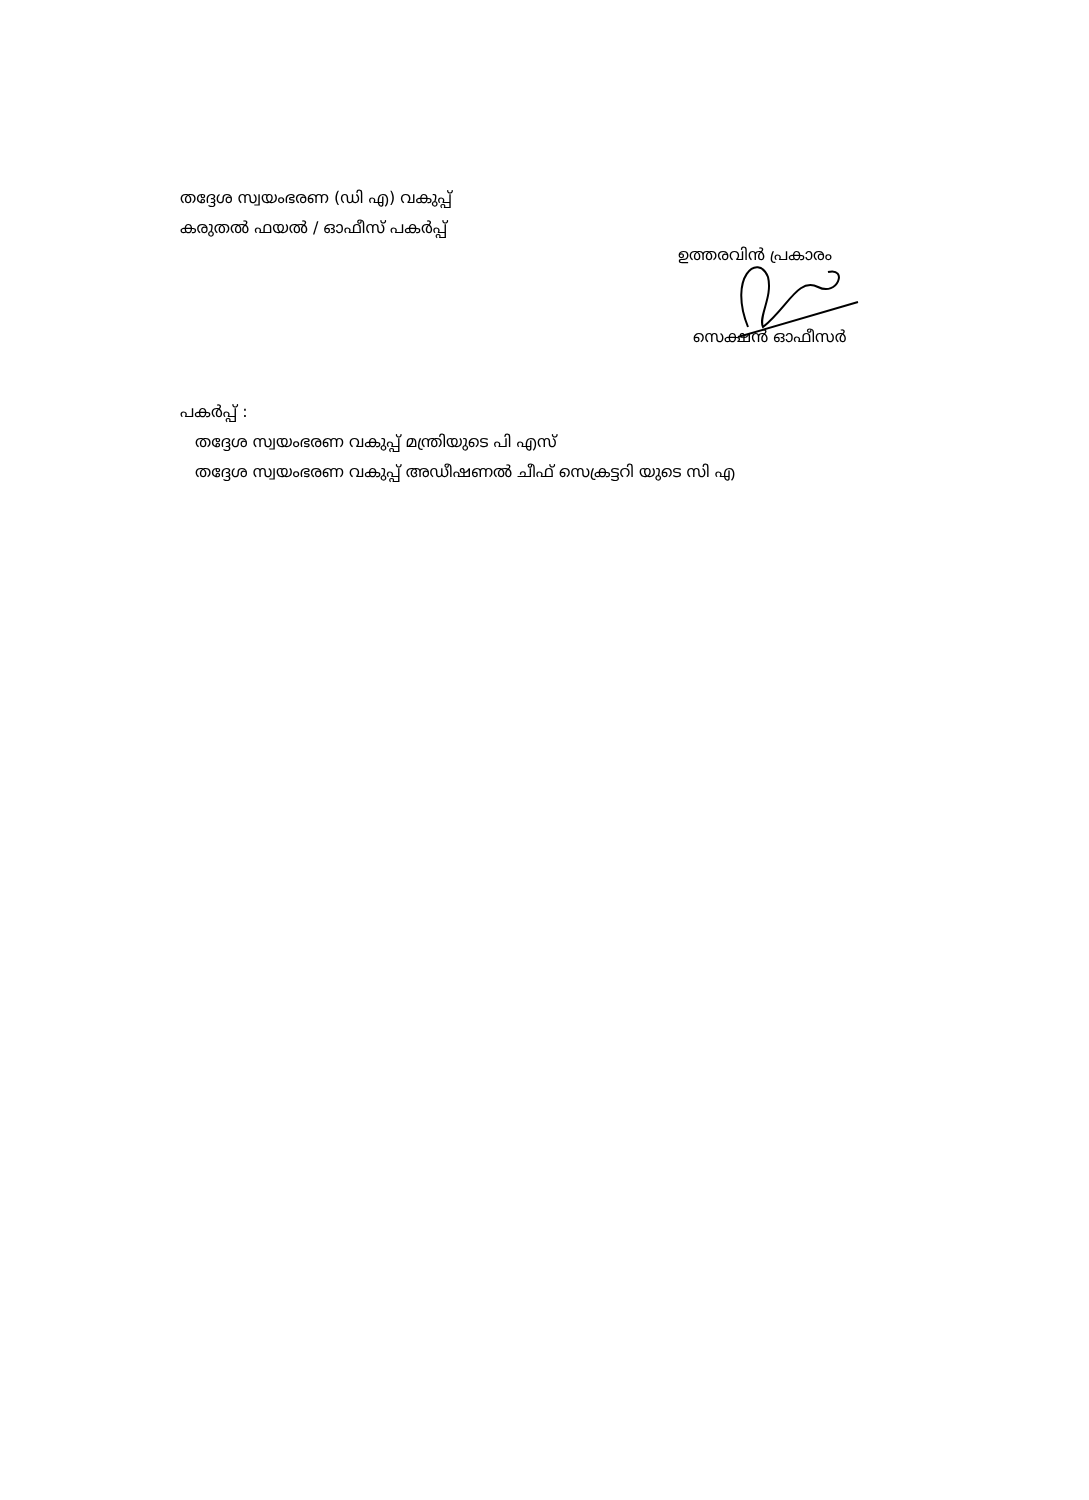തദ്ദേശ സ്വയംഭരണ (ഡി എ) വകുപ്പ്
കരുതൽ ഫയൽ / ഓഫീസ് പകർപ്പ്
ഉത്തരവിൻ പ്രകാരം
സെക്ഷൻ ഓഫീസർ
പകർപ്പ് :
തദ്ദേശ സ്വയംഭരണ വകുപ്പ് മന്ത്രിയുടെ പി എസ്
തദ്ദേശ സ്വയംഭരണ വകുപ്പ് അഡീഷണൽ ചീഫ് സെക്രട്ടറി യുടെ സി എ